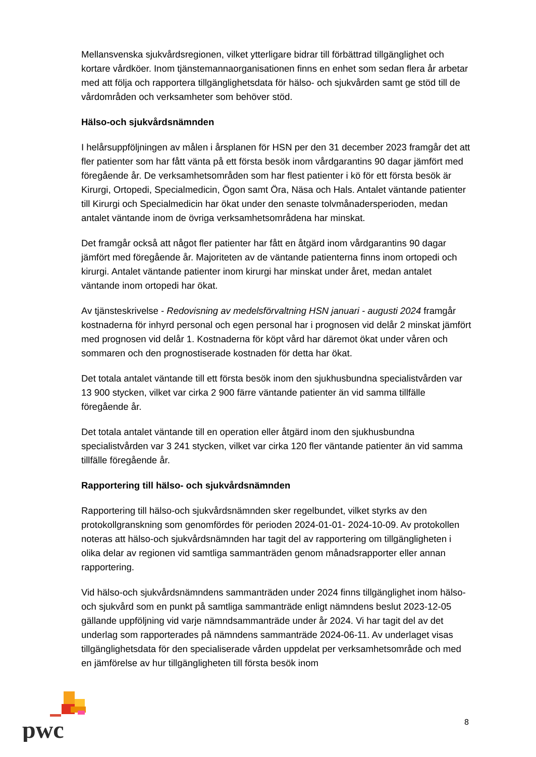Mellansvenska sjukvårdsregionen, vilket ytterligare bidrar till förbättrad tillgänglighet och kortare vårdköer. Inom tjänstemannaorganisationen finns en enhet som sedan flera år arbetar med att följa och rapportera tillgänglighetsdata för hälso- och sjukvården samt ge stöd till de vårdområden och verksamheter som behöver stöd.
Hälso-och sjukvårdsnämnden
I helårsuppföljningen av målen i årsplanen för HSN per den 31 december 2023 framgår det att fler patienter som har fått vänta på ett första besök inom vårdgarantins 90 dagar jämfört med föregående år. De verksamhetsområden som har flest patienter i kö för ett första besök är Kirurgi, Ortopedi, Specialmedicin, Ögon samt Öra, Näsa och Hals. Antalet väntande patienter till Kirurgi och Specialmedicin har ökat under den senaste tolvmånadersperioden, medan antalet väntande inom de övriga verksamhetsområdena har minskat.
Det framgår också att något fler patienter har fått en åtgärd inom vårdgarantins 90 dagar jämfört med föregående år. Majoriteten av de väntande patienterna finns inom ortopedi och kirurgi. Antalet väntande patienter inom kirurgi har minskat under året, medan antalet väntande inom ortopedi har ökat.
Av tjänsteskrivelse - Redovisning av medelsförvaltning HSN januari - augusti 2024 framgår kostnaderna för inhyrd personal och egen personal har i prognosen vid delår 2 minskat jämfört med prognosen vid delår 1. Kostnaderna för köpt vård har däremot ökat under våren och sommaren och den prognostiserade kostnaden för detta har ökat.
Det totala antalet väntande till ett första besök inom den sjukhusbundna specialistvården var 13 900 stycken, vilket var cirka 2 900 färre väntande patienter än vid samma tillfälle föregående år.
Det totala antalet väntande till en operation eller åtgärd inom den sjukhusbundna specialistvården var 3 241 stycken, vilket var cirka 120 fler väntande patienter än vid samma tillfälle föregående år.
Rapportering till hälso- och sjukvårdsnämnden
Rapportering till hälso-och sjukvårdsnämnden sker regelbundet, vilket styrks av den protokollgranskning som genomfördes för perioden 2024-01-01- 2024-10-09. Av protokollen noteras att hälso-och sjukvårdsnämnden har tagit del av rapportering om tillgängligheten i olika delar av regionen vid samtliga sammanträden genom månadsrapporter eller annan rapportering.
Vid hälso-och sjukvårdsnämndens sammanträden under 2024 finns tillgänglighet inom hälso-och sjukvård som en punkt på samtliga sammanträde enligt nämndens beslut 2023-12-05 gällande uppföljning vid varje nämndsammanträde under år 2024. Vi har tagit del av det underlag som rapporterades på nämndens sammanträde 2024-06-11. Av underlaget visas tillgänglighetsdata för den specialiserade vården uppdelat per verksamhetsområde och med en jämförelse av hur tillgängligheten till första besök inom
pwc
8